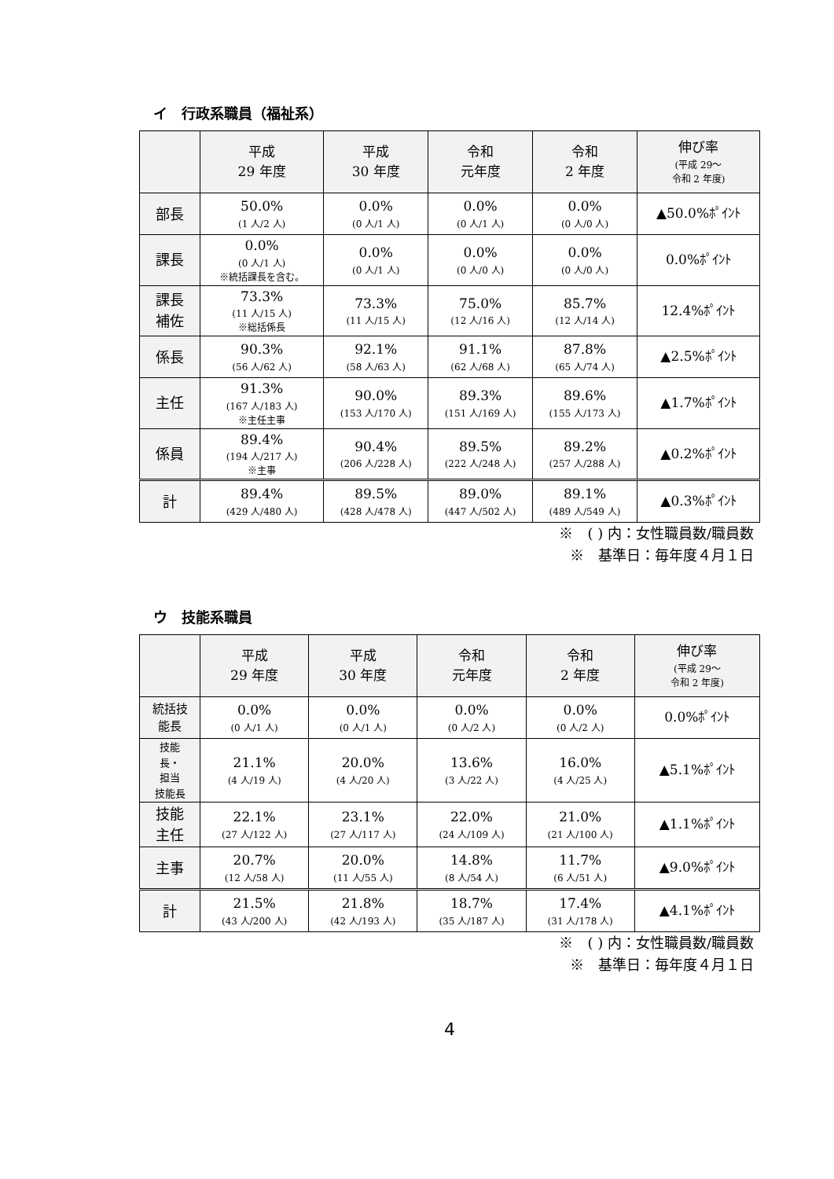イ　行政系職員（福祉系）
| | 平成 29 年度 | 平成 30 年度 | 令和 元年度 | 令和 2 年度 | 伸び率 (平成 29～ 令和 2 年度) |
| --- | --- | --- | --- | --- | --- |
| 部長 | 50.0% (1 人/2 人) | 0.0% (0 人/1 人) | 0.0% (0 人/1 人) | 0.0% (0 人/0 人) | ▲50.0%ﾎﾟｲﾝﾄ |
| 課長 | 0.0% (0 人/1 人) ※統括課長を含む。 | 0.0% (0 人/1 人) | 0.0% (0 人/0 人) | 0.0% (0 人/0 人) | 0.0%ﾎﾟｲﾝﾄ |
| 課長 補佐 | 73.3% (11 人/15 人) ※総括係長 | 73.3% (11 人/15 人) | 75.0% (12 人/16 人) | 85.7% (12 人/14 人) | 12.4%ﾎﾟｲﾝﾄ |
| 係長 | 90.3% (56 人/62 人) | 92.1% (58 人/63 人) | 91.1% (62 人/68 人) | 87.8% (65 人/74 人) | ▲2.5%ﾎﾟｲﾝﾄ |
| 主任 | 91.3% (167 人/183 人) ※主任主事 | 90.0% (153 人/170 人) | 89.3% (151 人/169 人) | 89.6% (155 人/173 人) | ▲1.7%ﾎﾟｲﾝﾄ |
| 係員 | 89.4% (194 人/217 人) ※主事 | 90.4% (206 人/228 人) | 89.5% (222 人/248 人) | 89.2% (257 人/288 人) | ▲0.2%ﾎﾟｲﾝﾄ |
| 計 | 89.4% (429 人/480 人) | 89.5% (428 人/478 人) | 89.0% (447 人/502 人) | 89.1% (489 人/549 人) | ▲0.3%ﾎﾟｲﾝﾄ |
※　( ) 内：女性職員数/職員数
※　基準日：毎年度４月１日
ウ　技能系職員
| | 平成 29 年度 | 平成 30 年度 | 令和 元年度 | 令和 2 年度 | 伸び率 (平成 29～ 令和 2 年度) |
| --- | --- | --- | --- | --- | --- |
| 統括技 能長 | 0.0% (0 人/1 人) | 0.0% (0 人/1 人) | 0.0% (0 人/2 人) | 0.0% (0 人/2 人) | 0.0%ﾎﾟｲﾝﾄ |
| 技能 長・ 担当 技能長 | 21.1% (4 人/19 人) | 20.0% (4 人/20 人) | 13.6% (3 人/22 人) | 16.0% (4 人/25 人) | ▲5.1%ﾎﾟｲﾝﾄ |
| 技能 主任 | 22.1% (27 人/122 人) | 23.1% (27 人/117 人) | 22.0% (24 人/109 人) | 21.0% (21 人/100 人) | ▲1.1%ﾎﾟｲﾝﾄ |
| 主事 | 20.7% (12 人/58 人) | 20.0% (11 人/55 人) | 14.8% (8 人/54 人) | 11.7% (6 人/51 人) | ▲9.0%ﾎﾟｲﾝﾄ |
| 計 | 21.5% (43 人/200 人) | 21.8% (42 人/193 人) | 18.7% (35 人/187 人) | 17.4% (31 人/178 人) | ▲4.1%ﾎﾟｲﾝﾄ |
※　( ) 内：女性職員数/職員数
※　基準日：毎年度４月１日
4